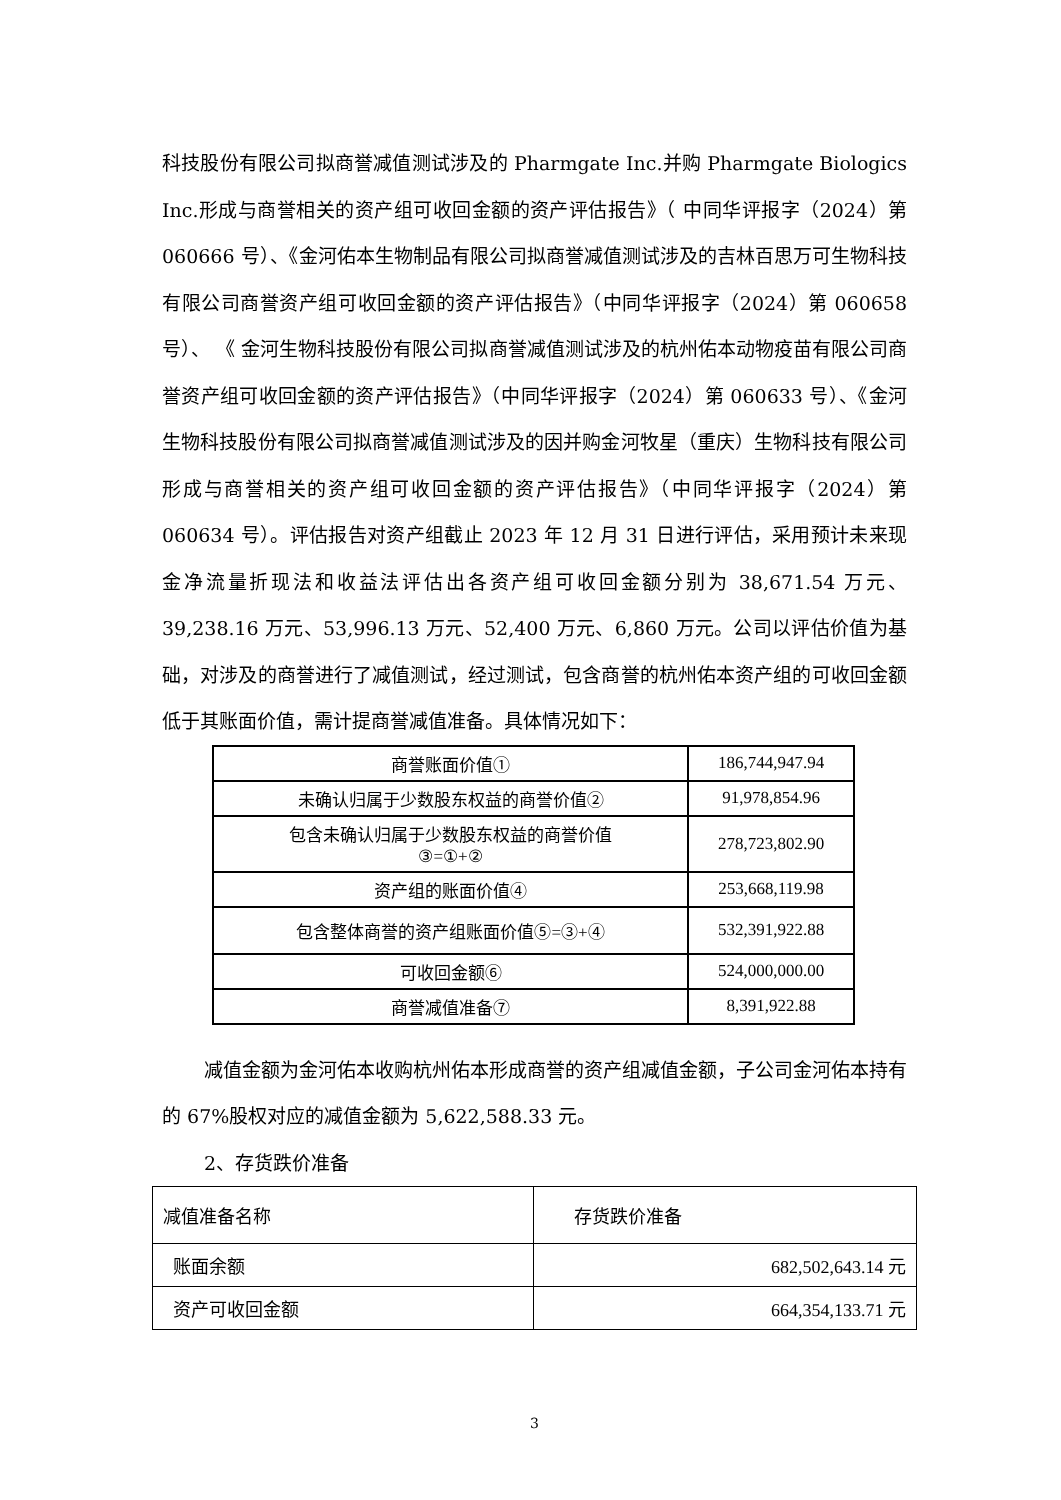科技股份有限公司拟商誉减值测试涉及的 Pharmgate Inc.并购 Pharmgate Biologics Inc.形成与商誉相关的资产组可收回金额的资产评估报告》（ 中同华评报字（2024）第 060666 号）、《金河佑本生物制品有限公司拟商誉减值测试涉及的吉林百思万可生物科技有限公司商誉资产组可收回金额的资产评估报告》（中同华评报字（2024）第 060658 号）、 《 金河生物科技股份有限公司拟商誉减值测试涉及的杭州佑本动物疫苗有限公司商誉资产组可收回金额的资产评估报告》（中同华评报字（2024）第 060633 号）、《金河生物科技股份有限公司拟商誉减值测试涉及的因并购金河牧星（重庆）生物科技有限公司形成与商誉相关的资产组可收回金额的资产评估报告》（中同华评报字（2024）第 060634 号）。评估报告对资产组截止 2023 年 12 月 31 日进行评估，采用预计未来现金净流量折现法和收益法评估出各资产组可收回金额分别为 38,671.54 万元、39,238.16 万元、53,996.13 万元、52,400 万元、6,860 万元。公司以评估价值为基础，对涉及的商誉进行了减值测试，经过测试，包含商誉的杭州佑本资产组的可收回金额低于其账面价值，需计提商誉减值准备。具体情况如下：
| 商誉账面价值① | 186,744,947.94 |
| 未确认归属于少数股东权益的商誉价值② | 91,978,854.96 |
| 包含未确认归属于少数股东权益的商誉价值 ③=①+② | 278,723,802.90 |
| 资产组的账面价值④ | 253,668,119.98 |
| 包含整体商誉的资产组账面价值⑤=③+④ | 532,391,922.88 |
| 可收回金额⑥ | 524,000,000.00 |
| 商誉减值准备⑦ | 8,391,922.88 |
减值金额为金河佑本收购杭州佑本形成商誉的资产组减值金额，子公司金河佑本持有的 67%股权对应的减值金额为 5,622,588.33 元。
2、存货跌价准备
| 减值准备名称 | 存货跌价准备 |
| 账面余额 | 682,502,643.14 元 |
| 资产可收回金额 | 664,354,133.71 元 |
3